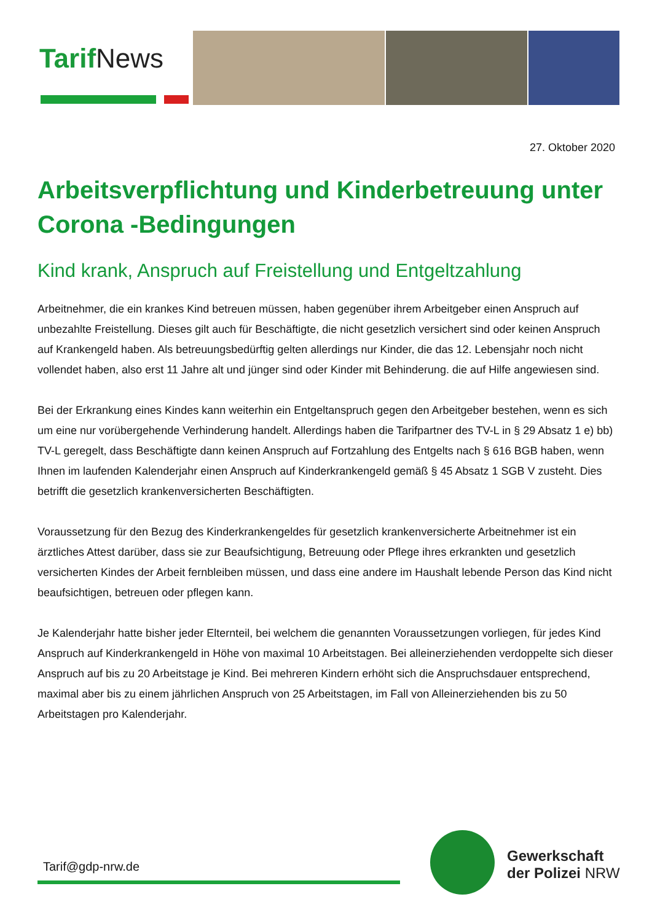TarifNews
27. Oktober 2020
Arbeitsverpflichtung und Kinderbetreuung unter Corona -Bedingungen
Kind krank, Anspruch auf Freistellung und Entgeltzahlung
Arbeitnehmer, die ein krankes Kind betreuen müssen, haben gegenüber ihrem Arbeitgeber einen Anspruch auf unbezahlte Freistellung. Dieses gilt auch für Beschäftigte, die nicht gesetzlich versichert sind oder keinen Anspruch auf Krankengeld haben. Als betreuungsbedürftig gelten allerdings nur Kinder, die das 12. Lebensjahr noch nicht vollendet haben, also erst 11 Jahre alt und jünger sind oder Kinder mit Behinderung. die auf Hilfe angewiesen sind.
Bei der Erkrankung eines Kindes kann weiterhin ein Entgeltanspruch gegen den Arbeitgeber bestehen, wenn es sich um eine nur vorübergehende Verhinderung handelt. Allerdings haben die Tarifpartner des TV-L in § 29 Absatz 1 e) bb) TV-L geregelt, dass Beschäftigte dann keinen Anspruch auf Fortzahlung des Entgelts nach § 616 BGB haben, wenn Ihnen im laufenden Kalenderjahr einen Anspruch auf Kinderkrankengeld gemäß § 45 Absatz 1 SGB V zusteht. Dies betrifft die gesetzlich krankenversicherten Beschäftigten.
Voraussetzung für den Bezug des Kinderkrankengeldes für gesetzlich krankenversicherte Arbeitnehmer ist ein ärztliches Attest darüber, dass sie zur Beaufsichtigung, Betreuung oder Pflege ihres erkrankten und gesetzlich versicherten Kindes der Arbeit fernbleiben müssen, und dass eine andere im Haushalt lebende Person das Kind nicht beaufsichtigen, betreuen oder pflegen kann.
Je Kalenderjahr hatte bisher jeder Elternteil, bei welchem die genannten Voraussetzungen vorliegen, für jedes Kind Anspruch auf Kinderkrankengeld in Höhe von maximal 10 Arbeitstagen. Bei alleinerziehenden verdoppelte sich dieser Anspruch auf bis zu 20 Arbeitstage je Kind. Bei mehreren Kindern erhöht sich die Anspruchsdauer entsprechend, maximal aber bis zu einem jährlichen Anspruch von 25 Arbeitstagen, im Fall von Alleinerziehenden bis zu 50 Arbeitstagen pro Kalenderjahr.
Tarif@gdp-nrw.de
Gewerkschaft
der Polizei NRW